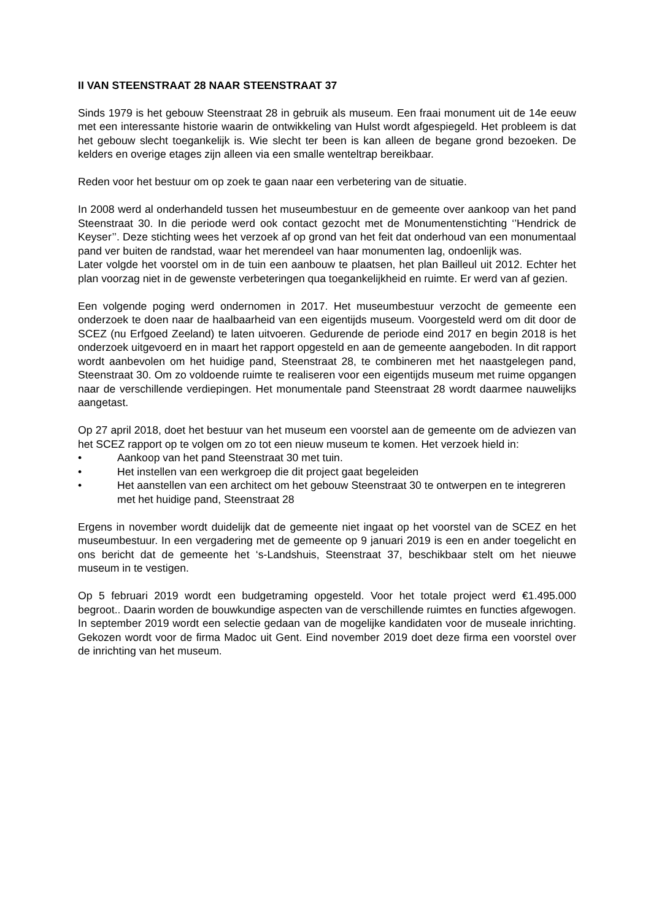II VAN STEENSTRAAT 28 NAAR STEENSTRAAT 37
Sinds 1979 is het gebouw Steenstraat 28 in gebruik als museum. Een fraai monument uit de 14e eeuw met een interessante historie waarin de ontwikkeling van Hulst wordt afgespiegeld. Het probleem is dat het gebouw slecht toegankelijk is. Wie slecht ter been is kan alleen de begane grond bezoeken. De kelders en overige etages zijn alleen via een smalle wenteltrap bereikbaar.
Reden voor het bestuur om op zoek te gaan naar een verbetering van de situatie.
In 2008 werd al onderhandeld tussen het museumbestuur en de gemeente over aankoop van het pand Steenstraat 30. In die periode werd ook contact gezocht met de Monumentenstichting ‘’Hendrick de Keyser’’. Deze stichting wees het verzoek af op grond van het feit dat onderhoud van een monumentaal pand ver buiten de randstad, waar het merendeel van haar monumenten lag, ondoenlijk was.
Later volgde het voorstel om in de tuin een aanbouw te plaatsen, het plan Bailleul uit 2012. Echter het plan voorzag niet in de gewenste verbeteringen qua toegankelijkheid en ruimte. Er werd van af gezien.
Een volgende poging werd ondernomen in 2017. Het museumbestuur verzocht de gemeente een onderzoek te doen naar de haalbaarheid van een eigentijds museum. Voorgesteld werd om dit door de SCEZ (nu Erfgoed Zeeland) te laten uitvoeren. Gedurende de periode eind 2017 en begin 2018 is het onderzoek uitgevoerd en in maart het rapport opgesteld en aan de gemeente aangeboden. In dit rapport wordt aanbevolen om het huidige pand, Steenstraat 28, te combineren met het naastgelegen pand, Steenstraat 30. Om zo voldoende ruimte te realiseren voor een eigentijds museum met ruime opgangen naar de verschillende verdiepingen. Het monumentale pand Steenstraat 28 wordt daarmee nauwelijks aangetast.
Op 27 april 2018, doet het bestuur van het museum een voorstel aan de gemeente om de adviezen van het SCEZ rapport op te volgen om zo tot een nieuw museum te komen. Het verzoek hield in:
• Aankoop van het pand Steenstraat 30 met tuin.
• Het instellen van een werkgroep die dit project gaat begeleiden
• Het aanstellen van een architect om het gebouw Steenstraat 30 te ontwerpen en te integreren met het huidige pand, Steenstraat 28
Ergens in november wordt duidelijk dat de gemeente niet ingaat op het voorstel van de SCEZ en het museumbestuur. In een vergadering met de gemeente op 9 januari 2019 is een en ander toegelicht en ons bericht dat de gemeente het ‘s-Landshuis, Steenstraat 37, beschikbaar stelt om het nieuwe museum in te vestigen.
Op 5 februari 2019 wordt een budgetraming opgesteld. Voor het totale project werd €1.495.000 begroot.. Daarin worden de bouwkundige aspecten van de verschillende ruimtes en functies afgewogen. In september 2019 wordt een selectie gedaan van de mogelijke kandidaten voor de museale inrichting. Gekozen wordt voor de firma Madoc uit Gent. Eind november 2019 doet deze firma een voorstel over de inrichting van het museum.